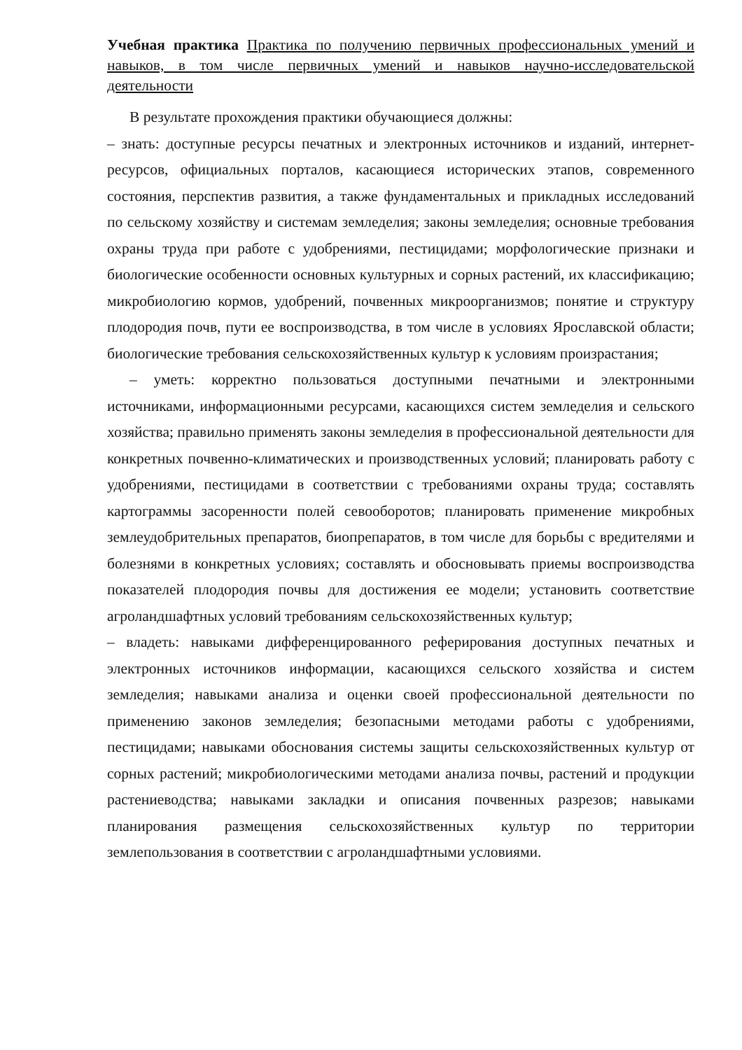Учебная практика Практика по получению первичных профессиональных умений и навыков, в том числе первичных умений и навыков научно-исследовательской деятельности
В результате прохождения практики обучающиеся должны:
– знать: доступные ресурсы печатных и электронных источников и изданий, интернет-ресурсов, официальных порталов, касающиеся исторических этапов, современного состояния, перспектив развития, а также фундаментальных и прикладных исследований по сельскому хозяйству и системам земледелия; законы земледелия; основные требования охраны труда при работе с удобрениями, пестицидами; морфологические признаки и биологические особенности основных культурных и сорных растений, их классификацию; микробиологию кормов, удобрений, почвенных микроорганизмов; понятие и структуру плодородия почв, пути ее воспроизводства, в том числе в условиях Ярославской области; биологические требования сельскохозяйственных культур к условиям произрастания;
– уметь: корректно пользоваться доступными печатными и электронными источниками, информационными ресурсами, касающихся систем земледелия и сельского хозяйства; правильно применять законы земледелия в профессиональной деятельности для конкретных почвенно-климатических и производственных условий; планировать работу с удобрениями, пестицидами в соответствии с требованиями охраны труда; составлять картограммы засоренности полей севооборотов; планировать применение микробных землеудобрительных препаратов, биопрепаратов, в том числе для борьбы с вредителями и болезнями в конкретных условиях; составлять и обосновывать приемы воспроизводства показателей плодородия почвы для достижения ее модели; установить соответствие агроландшафтных условий требованиям сельскохозяйственных культур;
– владеть: навыками дифференцированного реферирования доступных печатных и электронных источников информации, касающихся сельского хозяйства и систем земледелия; навыками анализа и оценки своей профессиональной деятельности по применению законов земледелия; безопасными методами работы с удобрениями, пестицидами; навыками обоснования системы защиты сельскохозяйственных культур от сорных растений; микробиологическими методами анализа почвы, растений и продукции растениеводства; навыками закладки и описания почвенных разрезов; навыками планирования размещения сельскохозяйственных культур по территории землепользования в соответствии с агроландшафтными условиями.